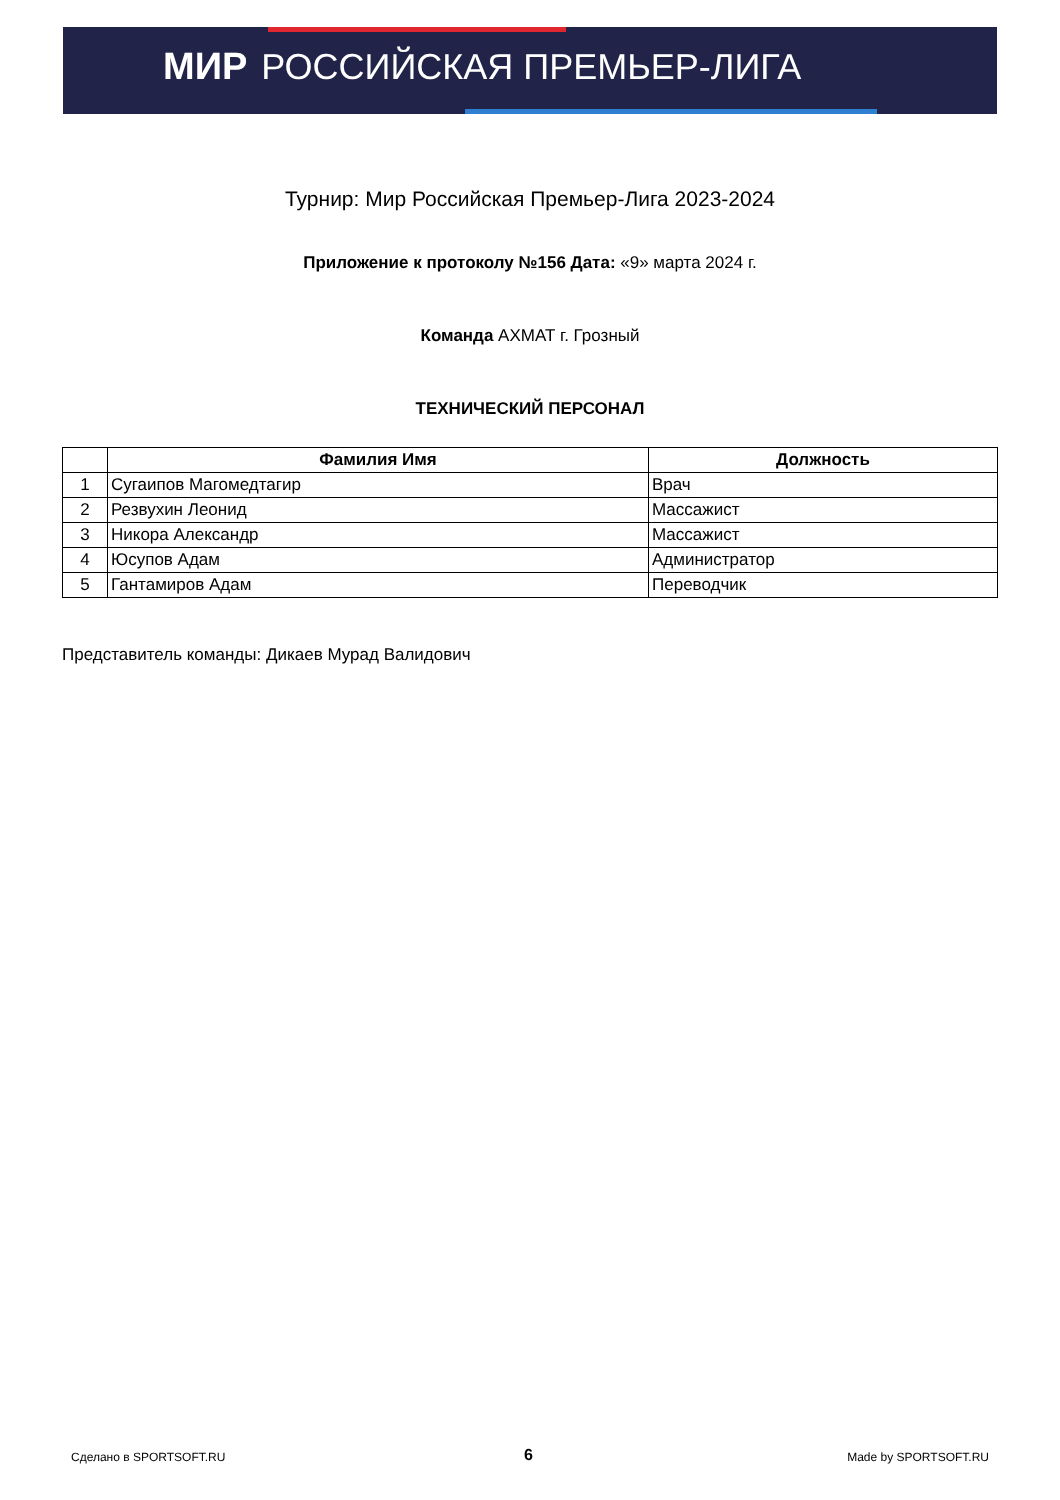МИР РОССИЙСКАЯ ПРЕМЬЕР-ЛИГА
Турнир: Мир Российская Премьер-Лига 2023-2024
Приложение к протоколу №156 Дата: «9» марта 2024 г.
Команда АХМАТ г. Грозный
ТЕХНИЧЕСКИЙ ПЕРСОНАЛ
| | Фамилия Имя | Должность |
| --- | --- | --- |
| 1 | Сугаипов Магомедтагир | Врач |
| 2 | Резвухин Леонид | Массажист |
| 3 | Никора Александр | Массажист |
| 4 | Юсупов Адам | Администратор |
| 5 | Гантамиров Адам | Переводчик |
Представитель команды: Дикаев Мурад Валидович
Сделано в SPORTSOFT.RU 6 Made by SPORTSOFT.RU